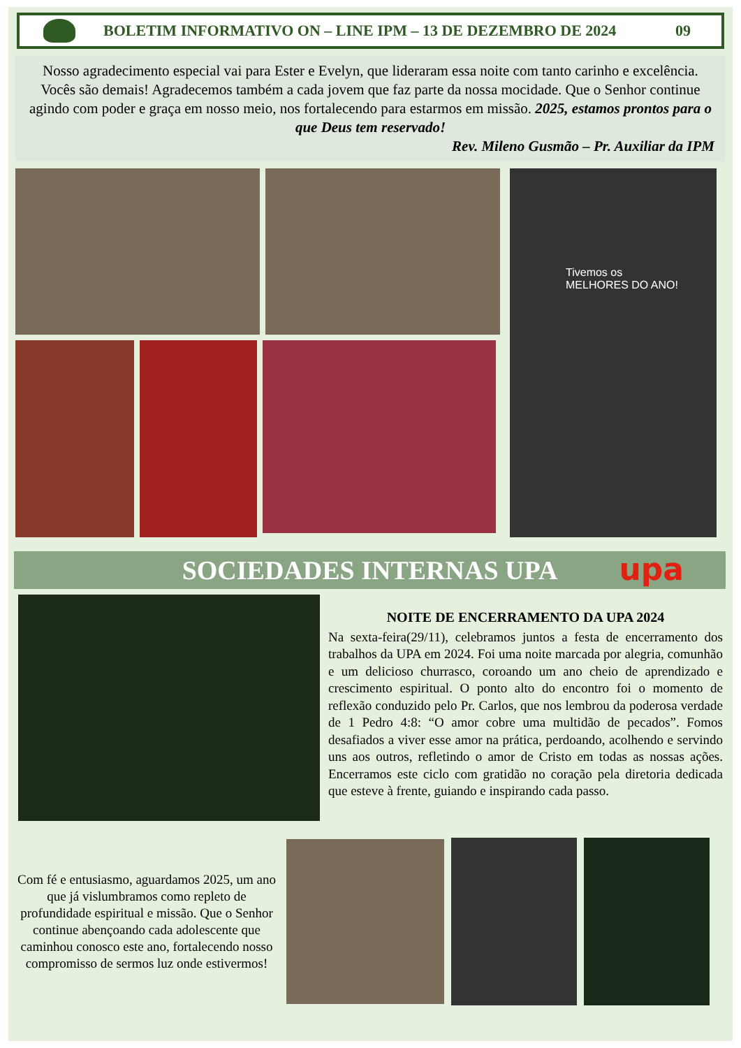BOLETIM INFORMATIVO ON – LINE IPM – 13 DE DEZEMBRO DE 2024
09
Nosso agradecimento especial vai para Ester e Evelyn, que lideraram essa noite com tanto carinho e excelência. Vocês são demais! Agradecemos também a cada jovem que faz parte da nossa mocidade. Que o Senhor continue agindo com poder e graça em nosso meio, nos fortalecendo para estarmos em missão. 2025, estamos prontos para o que Deus tem reservado!
Rev. Mileno Gusmão – Pr. Auxiliar da IPM
Tivemos os
MELHORES DO ANO!
SOCIEDADES INTERNAS UPA upa
NOITE DE ENCERRAMENTO DA UPA 2024
Na sexta-feira(29/11), celebramos juntos a festa de encerramento dos trabalhos da UPA em 2024. Foi uma noite marcada por alegria, comunhão e um delicioso churrasco, coroando um ano cheio de aprendizado e crescimento espiritual. O ponto alto do encontro foi o momento de reflexão conduzido pelo Pr. Carlos, que nos lembrou da poderosa verdade de 1 Pedro 4:8: “O amor cobre uma multidão de pecados”. Fomos desafiados a viver esse amor na prática, perdoando, acolhendo e servindo uns aos outros, refletindo o amor de Cristo em todas as nossas ações. Encerramos este ciclo com gratidão no coração pela diretoria dedicada que esteve à frente, guiando e inspirando cada passo.
Com fé e entusiasmo, aguardamos 2025, um ano que já vislumbramos como repleto de profundidade espiritual e missão. Que o Senhor continue abençoando cada adolescente que caminhou conosco este ano, fortalecendo nosso compromisso de sermos luz onde estivermos!